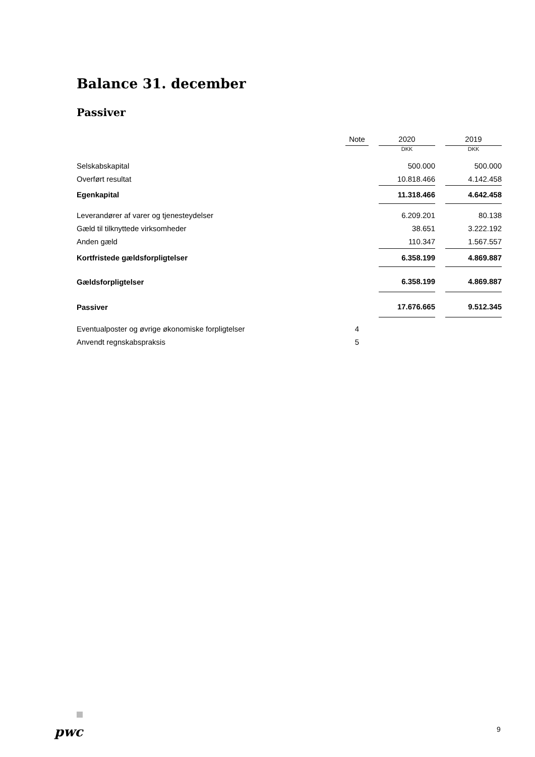Balance 31. december
Passiver
| | Note | | 2020 | | 2019 |
| --- | --- | --- | --- | --- | --- |
| | | | DKK | | DKK |
| Selskabskapital | | | 500.000 | | 500.000 |
| Overført resultat | | | 10.818.466 | | 4.142.458 |
| Egenkapital | | | 11.318.466 | | 4.642.458 |
| Leverandører af varer og tjenesteydelser | | | 6.209.201 | | 80.138 |
| Gæld til tilknyttede virksomheder | | | 38.651 | | 3.222.192 |
| Anden gæld | | | 110.347 | | 1.567.557 |
| Kortfristede gældsforpligtelser | | | 6.358.199 | | 4.869.887 |
| Gældsforpligtelser | | | 6.358.199 | | 4.869.887 |
| Passiver | | | 17.676.665 | | 9.512.345 |
| Eventualposter og øvrige økonomiske forpligtelser | 4 | | | | |
| Anvendt regnskabspraksis | 5 | | | | |
pwc 9